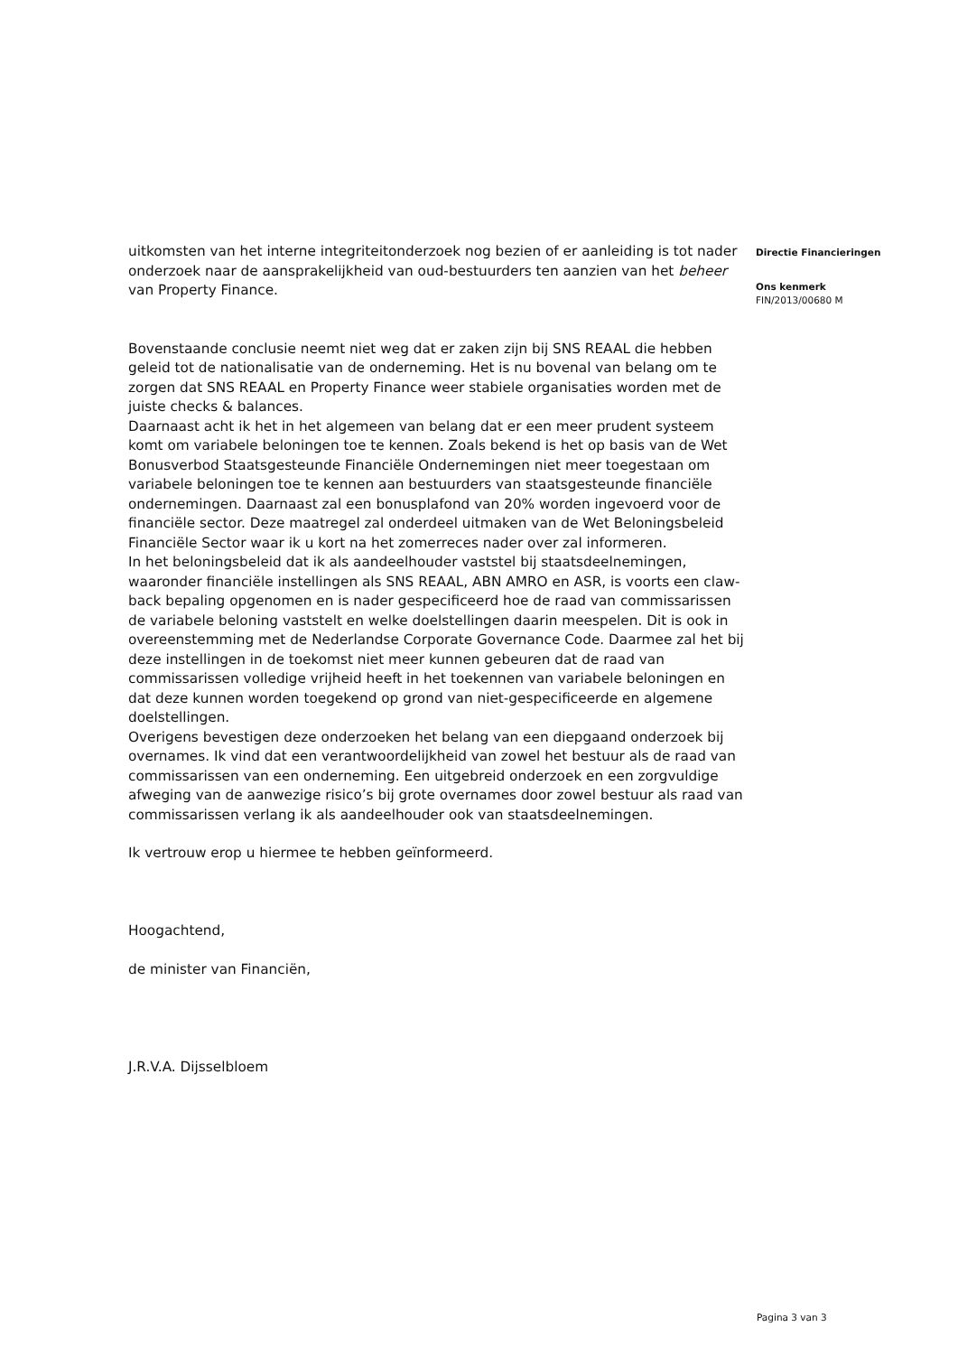uitkomsten van het interne integriteitonderzoek nog bezien of er aanleiding is tot nader onderzoek naar de aansprakelijkheid van oud-bestuurders ten aanzien van het beheer van Property Finance.
Bovenstaande conclusie neemt niet weg dat er zaken zijn bij SNS REAAL die hebben geleid tot de nationalisatie van de onderneming. Het is nu bovenal van belang om te zorgen dat SNS REAAL en Property Finance weer stabiele organisaties worden met de juiste checks & balances.
Daarnaast acht ik het in het algemeen van belang dat er een meer prudent systeem komt om variabele beloningen toe te kennen. Zoals bekend is het op basis van de Wet Bonusverbod Staatsgesteunde Financiële Ondernemingen niet meer toegestaan om variabele beloningen toe te kennen aan bestuurders van staatsgesteunde financiële ondernemingen. Daarnaast zal een bonusplafond van 20% worden ingevoerd voor de financiële sector. Deze maatregel zal onderdeel uitmaken van de Wet Beloningsbeleid Financiële Sector waar ik u kort na het zomerreces nader over zal informeren.
In het beloningsbeleid dat ik als aandeelhouder vaststel bij staatsdeelnemingen, waaronder financiële instellingen als SNS REAAL, ABN AMRO en ASR, is voorts een claw-back bepaling opgenomen en is nader gespecificeerd hoe de raad van commissarissen de variabele beloning vaststelt en welke doelstellingen daarin meespelen. Dit is ook in overeenstemming met de Nederlandse Corporate Governance Code. Daarmee zal het bij deze instellingen in de toekomst niet meer kunnen gebeuren dat de raad van commissarissen volledige vrijheid heeft in het toekennen van variabele beloningen en dat deze kunnen worden toegekend op grond van niet-gespecificeerde en algemene doelstellingen.
Overigens bevestigen deze onderzoeken het belang van een diepgaand onderzoek bij overnames. Ik vind dat een verantwoordelijkheid van zowel het bestuur als de raad van commissarissen van een onderneming. Een uitgebreid onderzoek en een zorgvuldige afweging van de aanwezige risico’s bij grote overnames door zowel bestuur als raad van commissarissen verlang ik als aandeelhouder ook van staatsdeelnemingen.
Ik vertrouw erop u hiermee te hebben geïnformeerd.
Hoogachtend,
de minister van Financiën,
J.R.V.A. Dijsselbloem
Directie Financieringen
Ons kenmerk
FIN/2013/00680 M
Pagina 3 van 3